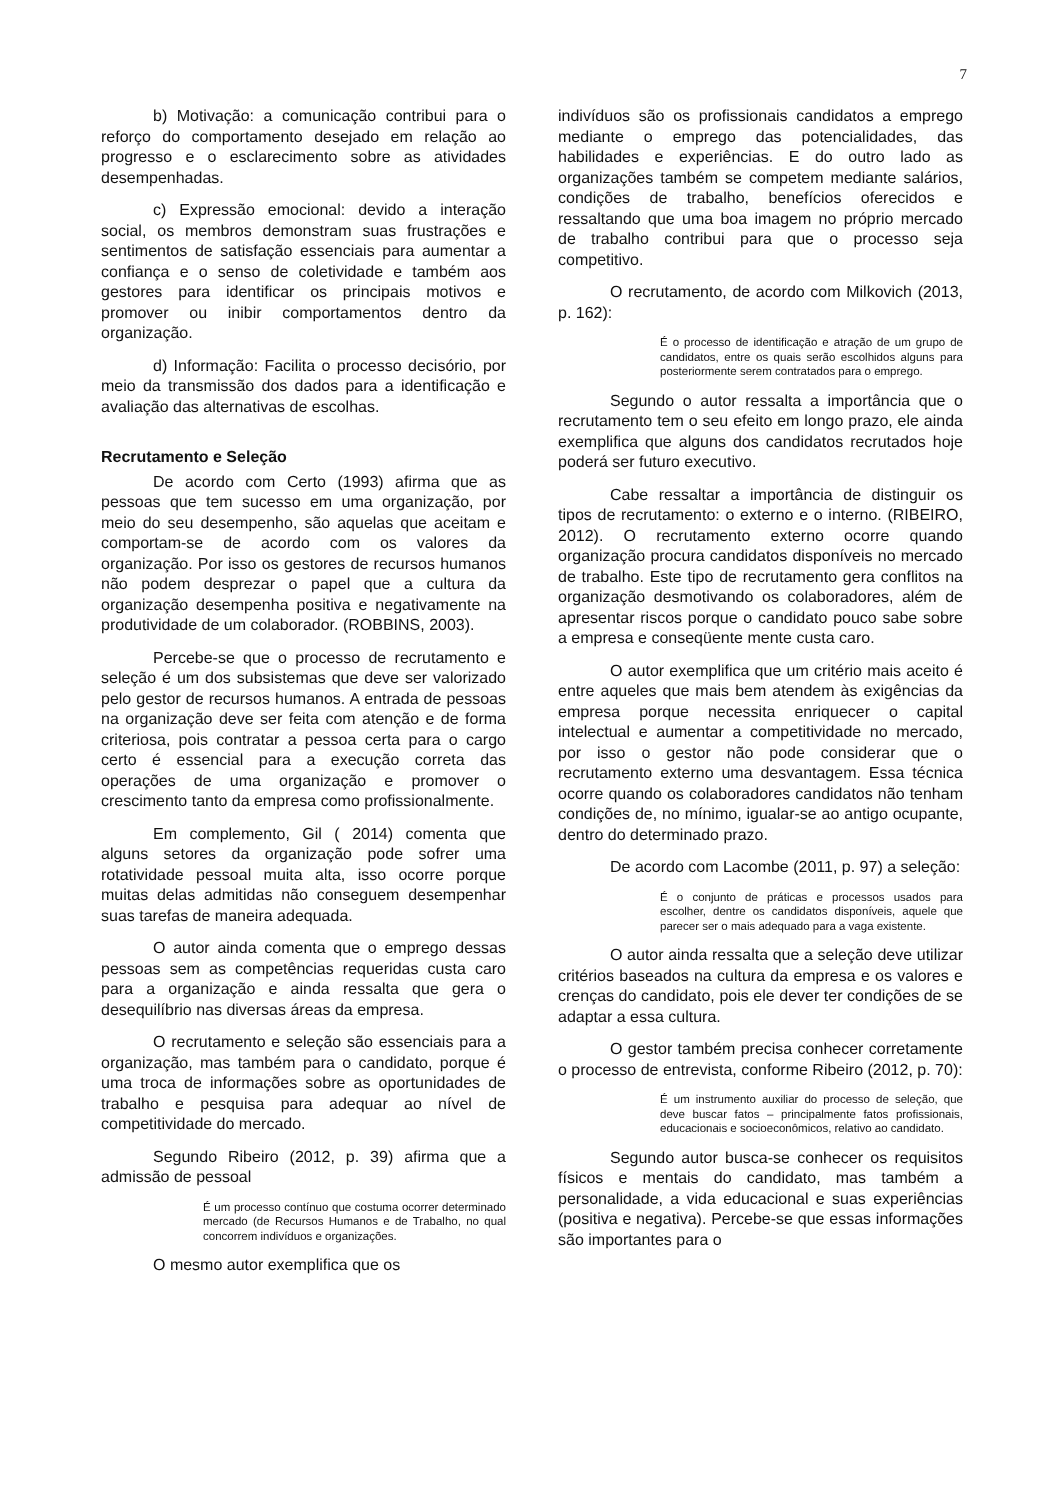7
b) Motivação: a comunicação contribui para o reforço do comportamento desejado em relação ao progresso e o esclarecimento sobre as atividades desempenhadas.
c) Expressão emocional: devido a interação social, os membros demonstram suas frustrações e sentimentos de satisfação essenciais para aumentar a confiança e o senso de coletividade e também aos gestores para identificar os principais motivos e promover ou inibir comportamentos dentro da organização.
d) Informação: Facilita o processo decisório, por meio da transmissão dos dados para a identificação e avaliação das alternativas de escolhas.
Recrutamento e Seleção
De acordo com Certo (1993) afirma que as pessoas que tem sucesso em uma organização, por meio do seu desempenho, são aquelas que aceitam e comportam-se de acordo com os valores da organização. Por isso os gestores de recursos humanos não podem desprezar o papel que a cultura da organização desempenha positiva e negativamente na produtividade de um colaborador. (ROBBINS, 2003).
Percebe-se que o processo de recrutamento e seleção é um dos subsistemas que deve ser valorizado pelo gestor de recursos humanos. A entrada de pessoas na organização deve ser feita com atenção e de forma criteriosa, pois contratar a pessoa certa para o cargo certo é essencial para a execução correta das operações de uma organização e promover o crescimento tanto da empresa como profissionalmente.
Em complemento, Gil ( 2014) comenta que alguns setores da organização pode sofrer uma rotatividade pessoal muita alta, isso ocorre porque muitas delas admitidas não conseguem desempenhar suas tarefas de maneira adequada.
O autor ainda comenta que o emprego dessas pessoas sem as competências requeridas custa caro para a organização e ainda ressalta que gera o desequilíbrio nas diversas áreas da empresa.
O recrutamento e seleção são essenciais para a organização, mas também para o candidato, porque é uma troca de informações sobre as oportunidades de trabalho e pesquisa para adequar ao nível de competitividade do mercado.
Segundo Ribeiro (2012, p. 39) afirma que a admissão de pessoal
É um processo contínuo que costuma ocorrer determinado mercado (de Recursos Humanos e de Trabalho, no qual concorrem indivíduos e organizações.
O mesmo autor exemplifica que os
indivíduos são os profissionais candidatos a emprego mediante o emprego das potencialidades, das habilidades e experiências. E do outro lado as organizações também se competem mediante salários, condições de trabalho, benefícios oferecidos e ressaltando que uma boa imagem no próprio mercado de trabalho contribui para que o processo seja competitivo.
O recrutamento, de acordo com Milkovich (2013, p. 162):
É o processo de identificação e atração de um grupo de candidatos, entre os quais serão escolhidos alguns para posteriormente serem contratados para o emprego.
Segundo o autor ressalta a importância que o recrutamento tem o seu efeito em longo prazo, ele ainda exemplifica que alguns dos candidatos recrutados hoje poderá ser futuro executivo.
Cabe ressaltar a importância de distinguir os tipos de recrutamento: o externo e o interno. (RIBEIRO, 2012). O recrutamento externo ocorre quando organização procura candidatos disponíveis no mercado de trabalho. Este tipo de recrutamento gera conflitos na organização desmotivando os colaboradores, além de apresentar riscos porque o candidato pouco sabe sobre a empresa e conseqüente mente custa caro.
O autor exemplifica que um critério mais aceito é entre aqueles que mais bem atendem às exigências da empresa porque necessita enriquecer o capital intelectual e aumentar a competitividade no mercado, por isso o gestor não pode considerar que o recrutamento externo uma desvantagem. Essa técnica ocorre quando os colaboradores candidatos não tenham condições de, no mínimo, igualar-se ao antigo ocupante, dentro do determinado prazo.
De acordo com Lacombe (2011, p. 97) a seleção:
É o conjunto de práticas e processos usados para escolher, dentre os candidatos disponíveis, aquele que parecer ser o mais adequado para a vaga existente.
O autor ainda ressalta que a seleção deve utilizar critérios baseados na cultura da empresa e os valores e crenças do candidato, pois ele dever ter condições de se adaptar a essa cultura.
O gestor também precisa conhecer corretamente o processo de entrevista, conforme Ribeiro (2012, p. 70):
É um instrumento auxiliar do processo de seleção, que deve buscar fatos – principalmente fatos profissionais, educacionais e socioeconômicos, relativo ao candidato.
Segundo autor busca-se conhecer os requisitos físicos e mentais do candidato, mas também a personalidade, a vida educacional e suas experiências (positiva e negativa). Percebe-se que essas informações são importantes para o